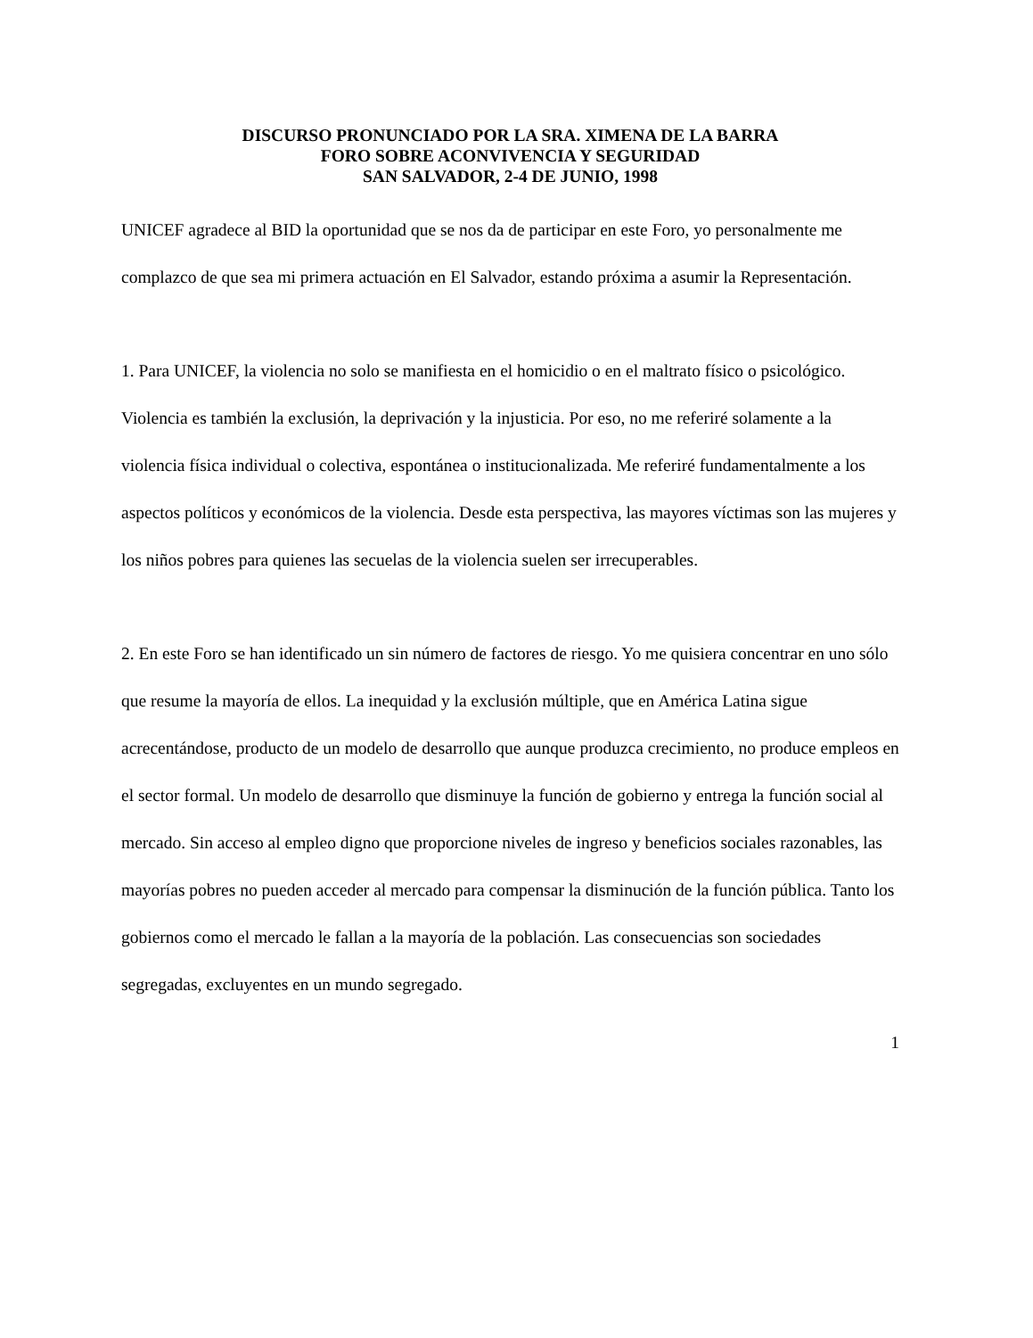DISCURSO PRONUNCIADO POR LA SRA. XIMENA DE LA BARRA
FORO SOBRE ACONVIVENCIA Y SEGURIDAD
SAN SALVADOR, 2-4 DE JUNIO, 1998
UNICEF agradece al BID la oportunidad que se nos da de participar en este Foro, yo personalmente me complazco de que sea mi primera actuación en El Salvador, estando próxima a asumir la Representación.
1. Para UNICEF, la violencia no solo se manifiesta en el homicidio o en el maltrato físico o psicológico. Violencia es también la exclusión, la deprivación y la injusticia. Por eso, no me referiré solamente a la violencia física individual o colectiva, espontánea o institucionalizada. Me referiré fundamentalmente a los aspectos políticos y económicos de la violencia. Desde esta perspectiva, las mayores víctimas son las mujeres y los niños pobres para quienes las secuelas de la violencia suelen ser irrecuperables.
2. En este Foro se han identificado un sin número de factores de riesgo. Yo me quisiera concentrar en uno sólo que resume la mayoría de ellos. La inequidad y la exclusión múltiple, que en América Latina sigue acrecentándose, producto de un modelo de desarrollo que aunque produzca crecimiento, no produce empleos en el sector formal. Un modelo de desarrollo que disminuye la función de gobierno y entrega la función social al mercado. Sin acceso al empleo digno que proporcione niveles de ingreso y beneficios sociales razonables, las mayorías pobres no pueden acceder al mercado para compensar la disminución de la función pública. Tanto los gobiernos como el mercado le fallan a la mayoría de la población. Las consecuencias son sociedades segregadas, excluyentes en un mundo segregado.
1